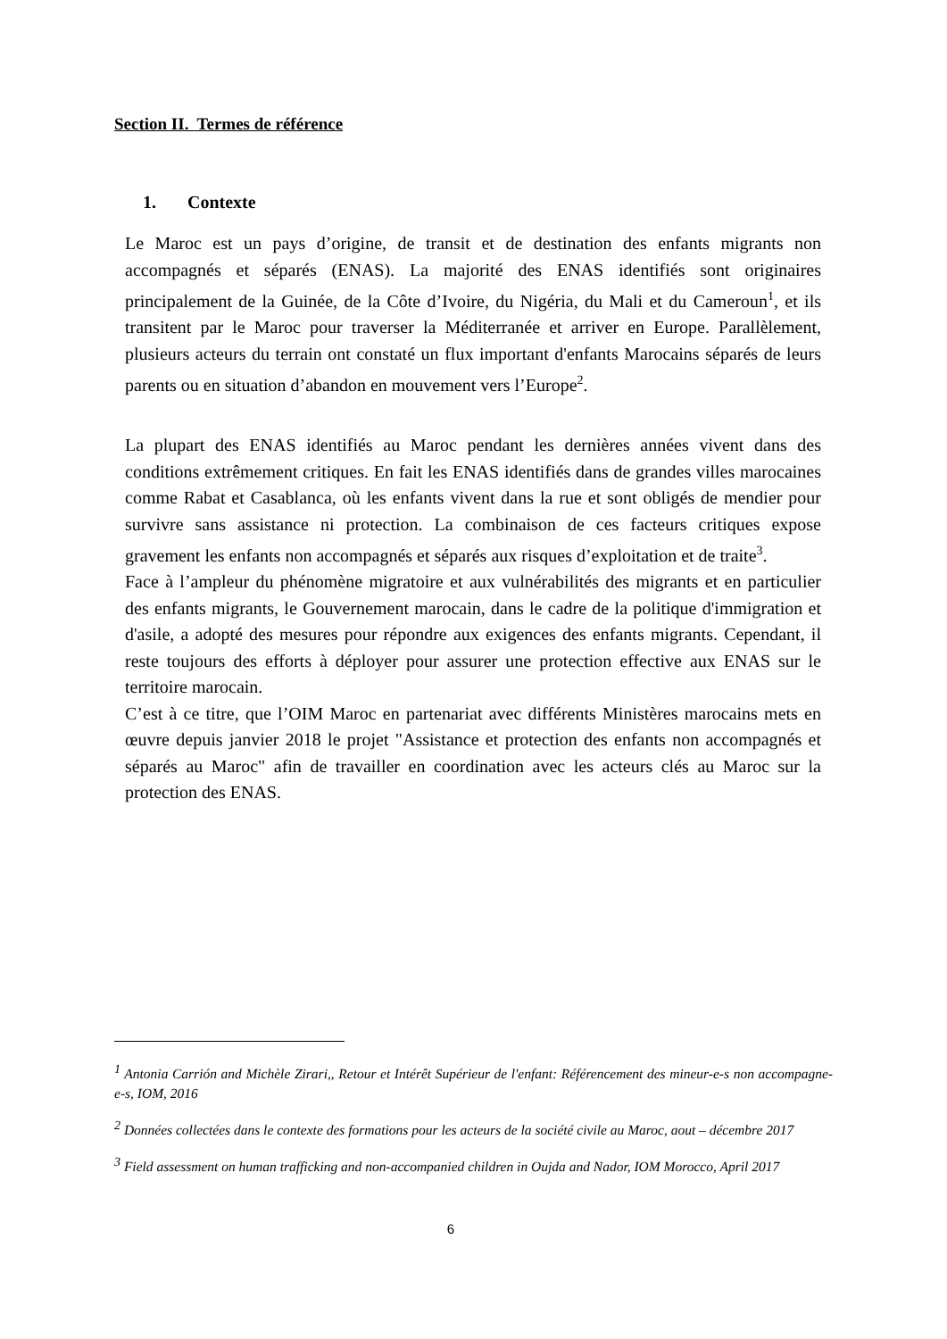Section II. Termes de référence
1. Contexte
Le Maroc est un pays d’origine, de transit et de destination des enfants migrants non accompagnés et séparés (ENAS). La majorité des ENAS identifiés sont originaires principalement de la Guinée, de la Côte d’Ivoire, du Nigéria, du Mali et du Cameroun<sup>1</sup>, et ils transitent par le Maroc pour traverser la Méditerranée et arriver en Europe. Parallèlement, plusieurs acteurs du terrain ont constaté un flux important d'enfants Marocains séparés de leurs parents ou en situation d’abandon en mouvement vers l’Europe<sup>2</sup>.
La plupart des ENAS identifiés au Maroc pendant les dernières années vivent dans des conditions extrêmement critiques. En fait les ENAS identifiés dans de grandes villes marocaines comme Rabat et Casablanca, où les enfants vivent dans la rue et sont obligés de mendier pour survivre sans assistance ni protection. La combinaison de ces facteurs critiques expose gravement les enfants non accompagnés et séparés aux risques d’exploitation et de traite<sup>3</sup>.
Face à l’ampleur du phénomène migratoire et aux vulnérabilités des migrants et en particulier des enfants migrants, le Gouvernement marocain, dans le cadre de la politique d'immigration et d'asile, a adopté des mesures pour répondre aux exigences des enfants migrants. Cependant, il reste toujours des efforts à déployer pour assurer une protection effective aux ENAS sur le territoire marocain.
C’est à ce titre, que l’OIM Maroc en partenariat avec différents Ministères marocains mets en œuvre depuis janvier 2018 le projet "Assistance et protection des enfants non accompagnés et séparés au Maroc" afin de travailler en coordination avec les acteurs clés au Maroc sur la protection des ENAS.
<sup>1</sup> Antonia Carrión and Michèle Zirari,, Retour et Intérêt Supérieur de l'enfant: Référencement des mineur-e-s non accompagne-e-s, IOM, 2016
<sup>2</sup> Données collectées dans le contexte des formations pour les acteurs de la société civile au Maroc, aout – décembre 2017
<sup>3</sup> Field assessment on human trafficking and non-accompanied children in Oujda and Nador, IOM Morocco, April 2017
6